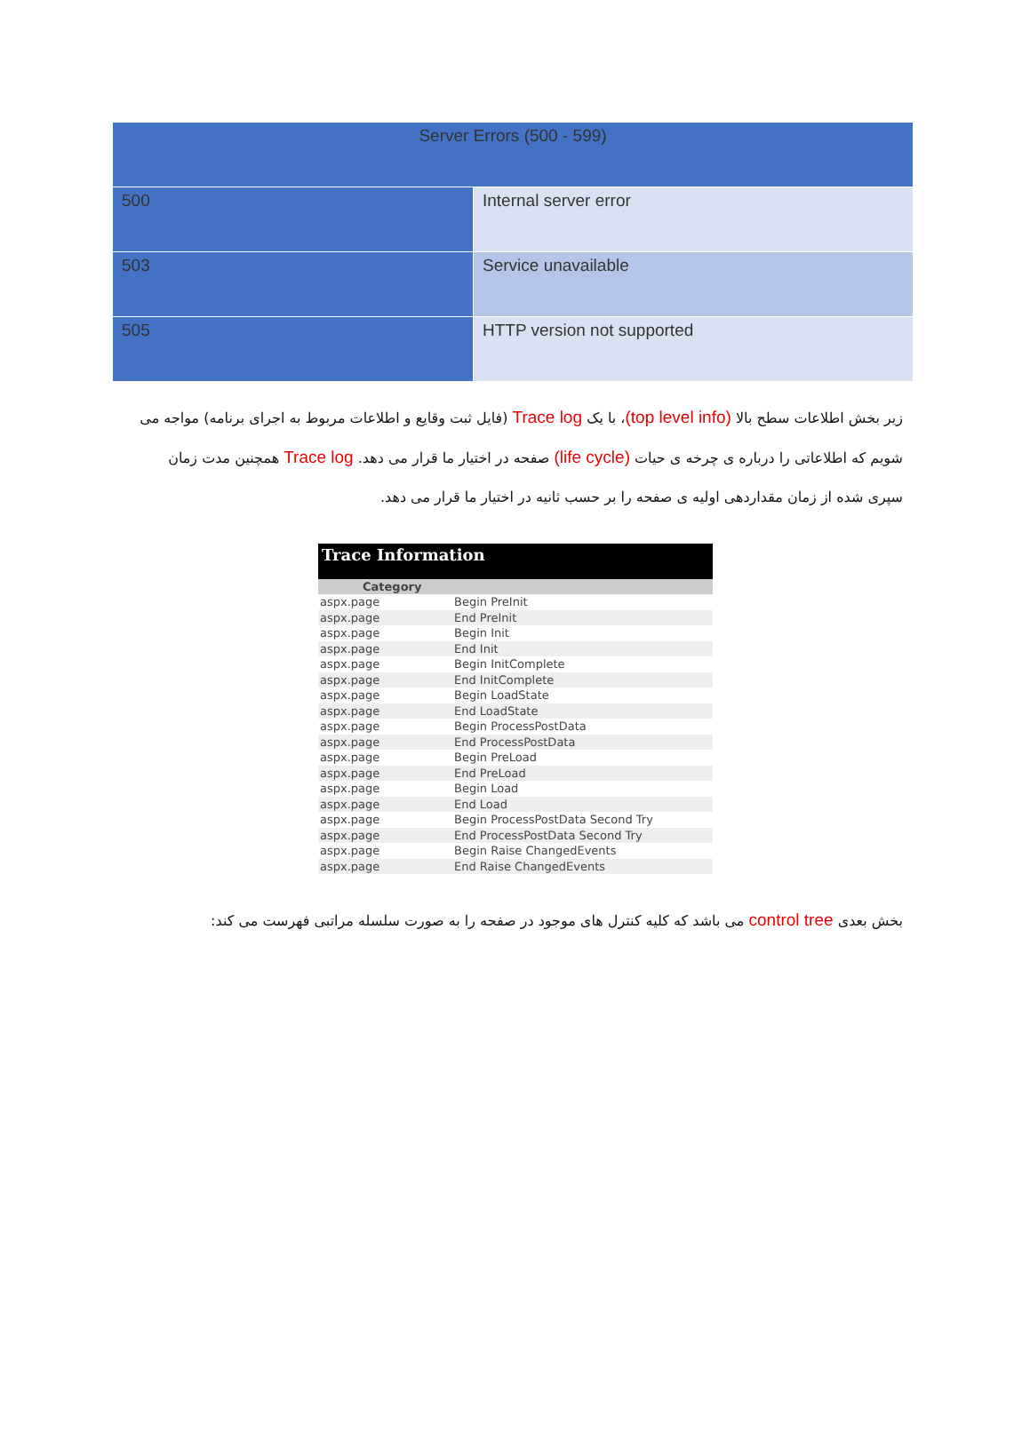| Server Errors (500 - 599) | |
| --- | --- |
| 500 | Internal server error |
| 503 | Service unavailable |
| 505 | HTTP version not supported |
زیر بخش اطلاعات سطح بالا (top level info)، با یک Trace log (فایل ثبت وقایع و اطلاعات مربوط به اجرای برنامه) مواجه می شویم که اطلاعاتی را درباره ی چرخه ی حیات (life cycle) صفحه در اختیار ما قرار می دهد. Trace log همچنین مدت زمان سپری شده از زمان مقداردهی اولیه ی صفحه را بر حسب ثانیه در اختیار ما قرار می دهد.
Trace Information
| Category | |
| --- | --- |
| aspx.page | Begin PreInit |
| aspx.page | End PreInit |
| aspx.page | Begin Init |
| aspx.page | End Init |
| aspx.page | Begin InitComplete |
| aspx.page | End InitComplete |
| aspx.page | Begin LoadState |
| aspx.page | End LoadState |
| aspx.page | Begin ProcessPostData |
| aspx.page | End ProcessPostData |
| aspx.page | Begin PreLoad |
| aspx.page | End PreLoad |
| aspx.page | Begin Load |
| aspx.page | End Load |
| aspx.page | Begin ProcessPostData Second Try |
| aspx.page | End ProcessPostData Second Try |
| aspx.page | Begin Raise ChangedEvents |
| aspx.page | End Raise ChangedEvents |
بخش بعدی control tree می باشد که کلیه کنترل های موجود در صفحه را به صورت سلسله مراتبی فهرست می کند: